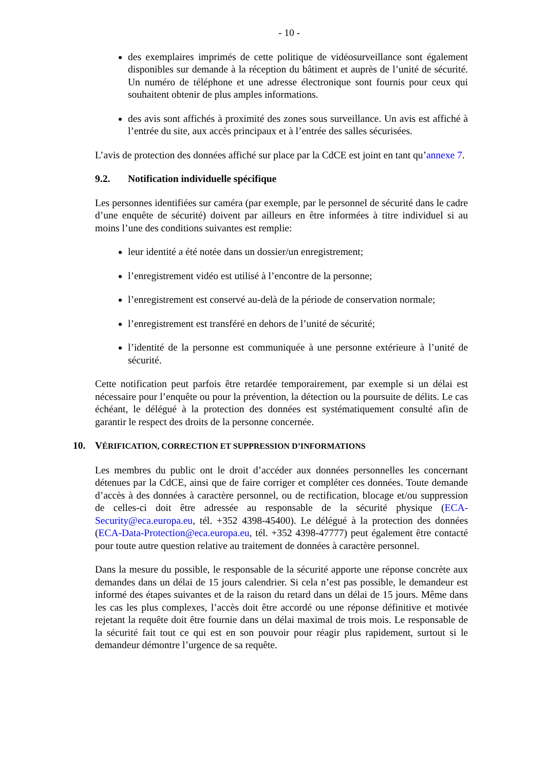- 10 -
des exemplaires imprimés de cette politique de vidéosurveillance sont également disponibles sur demande à la réception du bâtiment et auprès de l’unité de sécurité. Un numéro de téléphone et une adresse électronique sont fournis pour ceux qui souhaitent obtenir de plus amples informations.
des avis sont affichés à proximité des zones sous surveillance. Un avis est affiché à l’entrée du site, aux accès principaux et à l’entrée des salles sécurisées.
L’avis de protection des données affiché sur place par la CdCE est joint en tant qu’annexe 7.
9.2. Notification individuelle spécifique
Les personnes identifiées sur caméra (par exemple, par le personnel de sécurité dans le cadre d’une enquête de sécurité) doivent par ailleurs en être informées à titre individuel si au moins l’une des conditions suivantes est remplie:
leur identité a été notée dans un dossier/un enregistrement;
l’enregistrement vidéo est utilisé à l’encontre de la personne;
l’enregistrement est conservé au-delà de la période de conservation normale;
l’enregistrement est transféré en dehors de l’unité de sécurité;
l’identité de la personne est communiquée à une personne extérieure à l’unité de sécurité.
Cette notification peut parfois être retardée temporairement, par exemple si un délai est nécessaire pour l’enquête ou pour la prévention, la détection ou la poursuite de délits. Le cas échéant, le délégué à la protection des données est systématiquement consulté afin de garantir le respect des droits de la personne concernée.
10. VÉRIFICATION, CORRECTION ET SUPPRESSION D’INFORMATIONS
Les membres du public ont le droit d’accéder aux données personnelles les concernant détenues par la CdCE, ainsi que de faire corriger et compléter ces données. Toute demande d’accès à des données à caractère personnel, ou de rectification, blocage et/ou suppression de celles-ci doit être adressée au responsable de la sécurité physique (ECA-Security@eca.europa.eu, tél. +352 4398-45400). Le délégué à la protection des données (ECA-Data-Protection@eca.europa.eu, tél. +352 4398-47777) peut également être contacté pour toute autre question relative au traitement de données à caractère personnel.
Dans la mesure du possible, le responsable de la sécurité apporte une réponse concrète aux demandes dans un délai de 15 jours calendrier. Si cela n’est pas possible, le demandeur est informé des étapes suivantes et de la raison du retard dans un délai de 15 jours. Même dans les cas les plus complexes, l’accès doit être accordé ou une réponse définitive et motivée rejetant la requête doit être fournie dans un délai maximal de trois mois. Le responsable de la sécurité fait tout ce qui est en son pouvoir pour réagir plus rapidement, surtout si le demandeur démontre l’urgence de sa requête.